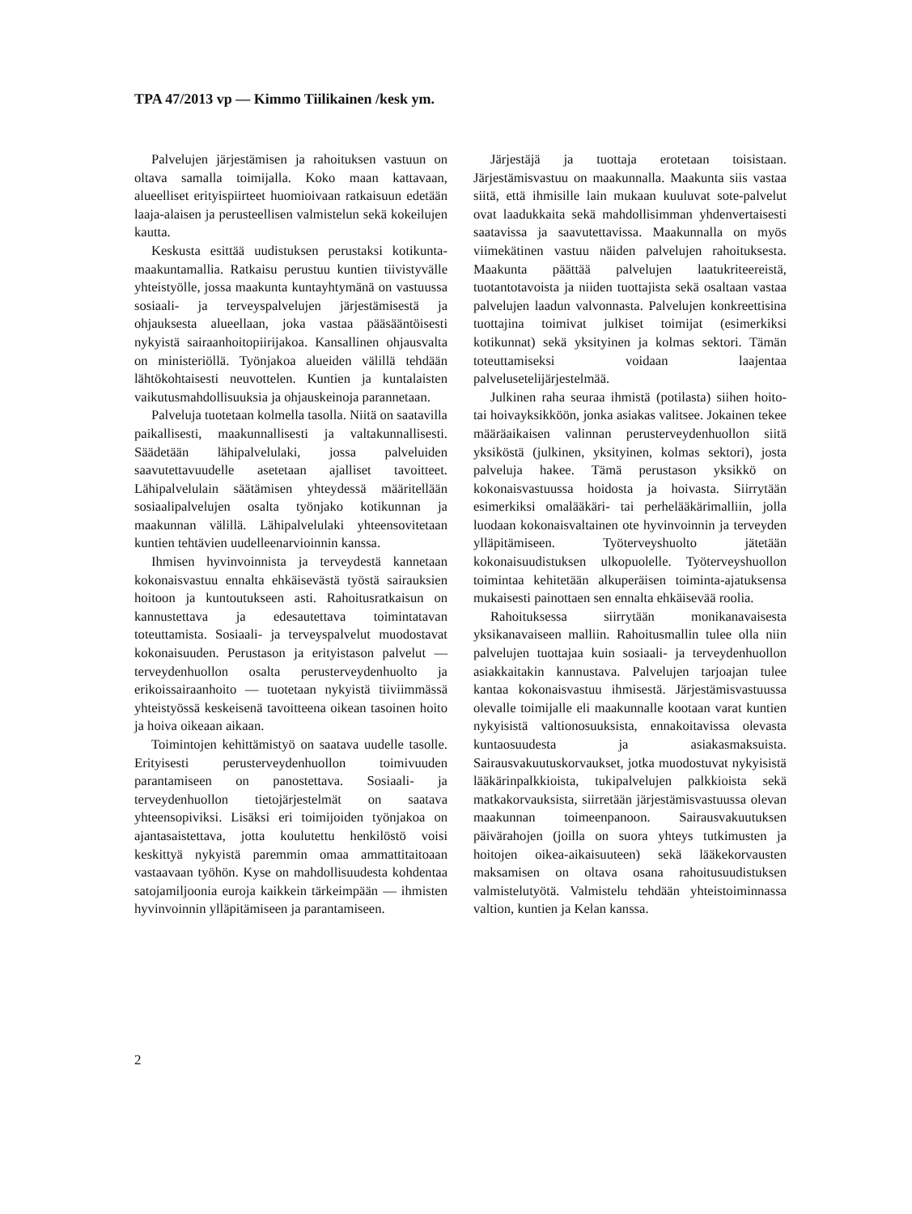TPA 47/2013 vp — Kimmo Tiilikainen /kesk ym.
Palvelujen järjestämisen ja rahoituksen vastuun on oltava samalla toimijalla. Koko maan kattavaan, alueelliset erityispiirteet huomioivaan ratkaisuun edetään laaja-alaisen ja perusteellisen valmistelun sekä kokeilujen kautta.
Keskusta esittää uudistuksen perustaksi kotikunta-maakuntamallia. Ratkaisu perustuu kuntien tiivistyvälle yhteistyölle, jossa maakunta kuntayhtymänä on vastuussa sosiaali- ja terveyspalvelujen järjestämisestä ja ohjauksesta alueellaan, joka vastaa pääsääntöisesti nykyistä sairaanhoitopiirijakoa. Kansallinen ohjausvalta on ministeriöllä. Työnjakoa alueiden välillä tehdään lähtökohtaisesti neuvottelen. Kuntien ja kuntalaisten vaikutusmahdollisuuksia ja ohjauskeinoja parannetaan.
Palveluja tuotetaan kolmella tasolla. Niitä on saatavilla paikallisesti, maakunnallisesti ja valtakunnallisesti. Säädetään lähipalvelulaki, jossa palveluiden saavutettavuudelle asetetaan ajalliset tavoitteet. Lähipalvelulain säätämisen yhteydessä määritellään sosiaalipalvelujen osalta työnjako kotikunnan ja maakunnan välillä. Lähipalvelulaki yhteensovitetaan kuntien tehtävien uudelleenarvioinnin kanssa.
Ihmisen hyvinvoinnista ja terveydestä kannetaan kokonaisvastuu ennalta ehkäisevästä työstä sairauksien hoitoon ja kuntoutukseen asti. Rahoitusratkaisun on kannustettava ja edesautettava toimintatavan toteuttamista. Sosiaali- ja terveyspalvelut muodostavat kokonaisuuden. Perustason ja erityistason palvelut — terveydenhuollon osalta perusterveydenhuolto ja erikoissairaanhoito — tuotetaan nykyistä tiiviimmässä yhteistyössä keskeisenä tavoitteena oikean tasoinen hoito ja hoiva oikeaan aikaan.
Toimintojen kehittämistyö on saatava uudelle tasolle. Erityisesti perusterveydenhuollon toimivuuden parantamiseen on panostettava. Sosiaali- ja terveydenhuollon tietojärjestelmät on saatava yhteensopiviksi. Lisäksi eri toimijoiden työnjakoa on ajantasaistettava, jotta koulutettu henkilöstö voisi keskittyä nykyistä paremmin omaa ammattitaitoaan vastaavaan työhön. Kyse on mahdollisuudesta kohdentaa satojamiljoonia euroja kaikkein tärkeimpään — ihmisten hyvinvoinnin ylläpitämiseen ja parantamiseen.
Järjestäjä ja tuottaja erotetaan toisistaan. Järjestämisvastuu on maakunnalla. Maakunta siis vastaa siitä, että ihmisille lain mukaan kuuluvat sote-palvelut ovat laadukkaita sekä mahdollisimman yhdenvertaisesti saatavissa ja saavutettavissa. Maakunnalla on myös viimekätinen vastuu näiden palvelujen rahoituksesta. Maakunta päättää palvelujen laatukriteereistä, tuotantotavoista ja niiden tuottajista sekä osaltaan vastaa palvelujen laadun valvonnasta. Palvelujen konkreettisina tuottajina toimivat julkiset toimijat (esimerkiksi kotikunnat) sekä yksityinen ja kolmas sektori. Tämän toteuttamiseksi voidaan laajentaa palvelusetelijärjestelmää.
Julkinen raha seuraa ihmistä (potilasta) siihen hoito- tai hoivayksikköön, jonka asiakas valitsee. Jokainen tekee määräaikaisen valinnan perusterveydenhuollon siitä yksiköstä (julkinen, yksityinen, kolmas sektori), josta palveluja hakee. Tämä perustason yksikkö on kokonaisvastuussa hoidosta ja hoivasta. Siirrytään esimerkiksi omalääkäri- tai perhelääkärimalliin, jolla luodaan kokonaisvaltainen ote hyvinvoinnin ja terveyden ylläpitämiseen. Työterveyshuolto jätetään kokonaisuudistuksen ulkopuolelle. Työterveyshuollon toimintaa kehitetään alkuperäisen toiminta-ajatuksensa mukaisesti painottaen sen ennalta ehkäisevää roolia.
Rahoituksessa siirrytään monikanavaisesta yksikanavaiseen malliin. Rahoitusmallin tulee olla niin palvelujen tuottajaa kuin sosiaali- ja terveydenhuollon asiakkaitakin kannustava. Palvelujen tarjoajan tulee kantaa kokonaisvastuu ihmisestä. Järjestämisvastuussa olevalle toimijalle eli maakunnalle kootaan varat kuntien nykyisistä valtionosuuksista, ennakoitavissa olevasta kuntaosuudesta ja asiakasmaksuista. Sairausvakuutuskorvaukset, jotka muodostuvat nykyisistä lääkärinpalkkioista, tukipalvelujen palkkioista sekä matkakorvauksista, siirretään järjestämisvastuussa olevan maakunnan toimeenpanoon. Sairausvakuutuksen päivärahojen (joilla on suora yhteys tutkimusten ja hoitojen oikea-aikaisuuteen) sekä lääkekorvausten maksamisen on oltava osana rahoitusuudistuksen valmistelutyötä. Valmistelu tehdään yhteistoiminnassa valtion, kuntien ja Kelan kanssa.
2